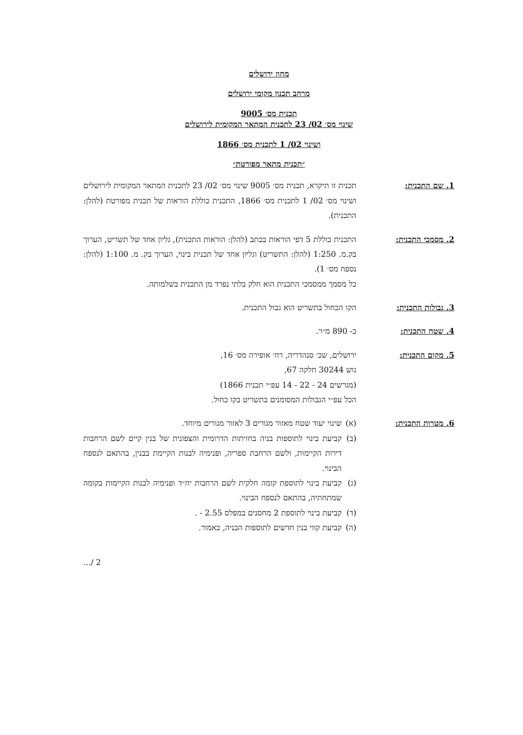מחוז ירושלים
מרחב תכנון מקומי ירושלים
תכנית מס׳ 9005
שינוי מס׳ 02/ 23 לתכנית המתאר המקומית לירושלים
ושינוי 02/ 1 לתכנית מס׳ 1866
״תכנית מתאר מפורטת״
1. שם התכנית: תכנית זו תיקרא, תכנית מס׳ 9005 שינוי מס׳ 02/ 23 לתכנית המתאר המקומית לירושלים ושינוי מס׳ 02/ 1 לתכנית מס׳ 1866, התכנית כוללת הוראות של תכנית מפורטת (להלן: התכנית).
2. מסמכי התכנית: התכנית כוללת 5 דפי הוראות בכתב (להלן: הוראות התכנית), גליון אחד של תשריט, הערוך בק.מ. 1:250 (להלן: התשריט) וגליון אחד של תכנית בינוי, הערוך בק. מ. 1:100 (להלן: נספח מס׳ 1).
כל מסמך ממסמכי התכנית הוא חלק בלתי נפרד מן התכנית בשלמותה.
3. גבולות התכנית: הקו הכחול בתשריט הוא גבול התכנית.
4. שטח התכנית: כ- 890 מ״ר.
5. מקום התכנית: ירושלים, שכ׳ סנהדריה, רח׳ אופירה מס׳ 16,
גוש 30244 חלקה 67,
(מגרשים 24 - 22 - 14 עפ״י תכנית 1866)
הכל עפ״י הגבולות המסומנים בתשריט בקו כחול.
6. מטרות התכנית: (א) שינוי יעוד שטח מאזור מגורים 3 לאזור מגורים מיוחד.
(ב) קביעת בינוי לתוספות בניה בחזיתות הדרומית והצפונית של בנין קיים לשם הרחבות דירות הקיימות, ולשם הרחבת ספריה, ופנימיה לבנות הקיימת בבנין, בהתאם לנספח הבינוי.
(ג) קביעת בינוי לתוספת קומה חלקית לשם הרחבות יח״ד ופנימיה לבנות הקיימות בקומה שמתחתיה, בהתאם לנספח הבינוי.
(ד) קביעת בינוי לתוספת 2 מחסנים במפלס 2.55 - .
(ה) קביעת קווי בנין חדשים לתוספות הבניה, כאמור.
2 /...